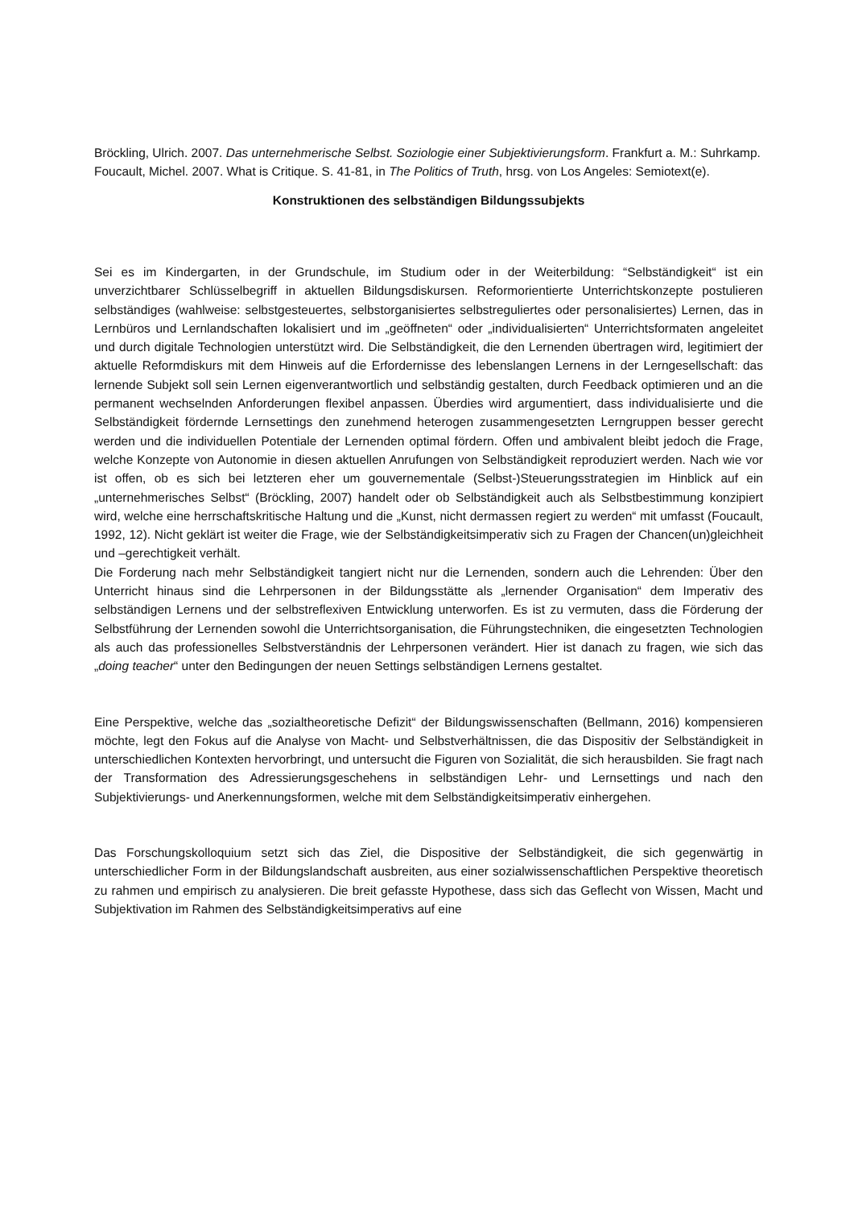Bröckling, Ulrich. 2007. Das unternehmerische Selbst. Soziologie einer Subjektivierungsform. Frankfurt a. M.: Suhrkamp.
Foucault, Michel. 2007. What is Critique. S. 41-81, in The Politics of Truth, hrsg. von Los Angeles: Semiotext(e).
Konstruktionen des selbständigen Bildungssubjekts
Sei es im Kindergarten, in der Grundschule, im Studium oder in der Weiterbildung: “Selbständigkeit“ ist ein unverzichtbarer Schlüsselbegriff in aktuellen Bildungsdiskursen. Reformorientierte Unterrichtskonzepte postulieren selbständiges (wahlweise: selbstgesteuertes, selbstorganisiertes selbstreguliertes oder personalisiertes) Lernen, das in Lernbüros und Lernlandschaften lokalisiert und im „geöffneten“ oder „individualisierten“ Unterrichtsformaten angeleitet und durch digitale Technologien unterstützt wird. Die Selbständigkeit, die den Lernenden übertragen wird, legitimiert der aktuelle Reformdiskurs mit dem Hinweis auf die Erfordernisse des lebenslangen Lernens in der Lerngesellschaft: das lernende Subjekt soll sein Lernen eigenverantwortlich und selbständig gestalten, durch Feedback optimieren und an die permanent wechselnden Anforderungen flexibel anpassen. Überdies wird argumentiert, dass individualisierte und die Selbständigkeit fördernde Lernsettings den zunehmend heterogen zusammengesetzten Lerngruppen besser gerecht werden und die individuellen Potentiale der Lernenden optimal fördern. Offen und ambivalent bleibt jedoch die Frage, welche Konzepte von Autonomie in diesen aktuellen Anrufungen von Selbständigkeit reproduziert werden. Nach wie vor ist offen, ob es sich bei letzteren eher um gouvernementale (Selbst-)Steuerungsstrategien im Hinblick auf ein „unternehmerisches Selbst“ (Bröckling, 2007) handelt oder ob Selbständigkeit auch als Selbstbestimmung konzipiert wird, welche eine herrschaftskritische Haltung und die „Kunst, nicht dermassen regiert zu werden“ mit umfasst (Foucault, 1992, 12). Nicht geklärt ist weiter die Frage, wie der Selbständigkeitsimperativ sich zu Fragen der Chancen(un)gleichheit und –gerechtigkeit verhält.
Die Forderung nach mehr Selbständigkeit tangiert nicht nur die Lernenden, sondern auch die Lehrenden: Über den Unterricht hinaus sind die Lehrpersonen in der Bildungsstätte als „lernender Organisation“ dem Imperativ des selbständigen Lernens und der selbstreflexiven Entwicklung unterworfen. Es ist zu vermuten, dass die Förderung der Selbstführung der Lernenden sowohl die Unterrichtsorganisation, die Führungstechniken, die eingesetzten Technologien als auch das professionelles Selbstverständnis der Lehrpersonen verändert. Hier ist danach zu fragen, wie sich das „doing teacher“ unter den Bedingungen der neuen Settings selbständigen Lernens gestaltet.
Eine Perspektive, welche das „sozialtheoretische Defizit“ der Bildungswissenschaften (Bellmann, 2016) kompensieren möchte, legt den Fokus auf die Analyse von Macht- und Selbstverhältnissen, die das Dispositiv der Selbständigkeit in unterschiedlichen Kontexten hervorbringt, und untersucht die Figuren von Sozialität, die sich herausbilden. Sie fragt nach der Transformation des Adressierungsgeschehens in selbständigen Lehr- und Lernsettings und nach den Subjektivierungs- und Anerkennungsformen, welche mit dem Selbständigkeitsimperativ einhergehen.
Das Forschungskolloquium setzt sich das Ziel, die Dispositive der Selbständigkeit, die sich gegenwärtig in unterschiedlicher Form in der Bildungslandschaft ausbreiten, aus einer sozialwissenschaftlichen Perspektive theoretisch zu rahmen und empirisch zu analysieren. Die breit gefasste Hypothese, dass sich das Geflecht von Wissen, Macht und Subjektivation im Rahmen des Selbständigkeitsimperativs auf eine